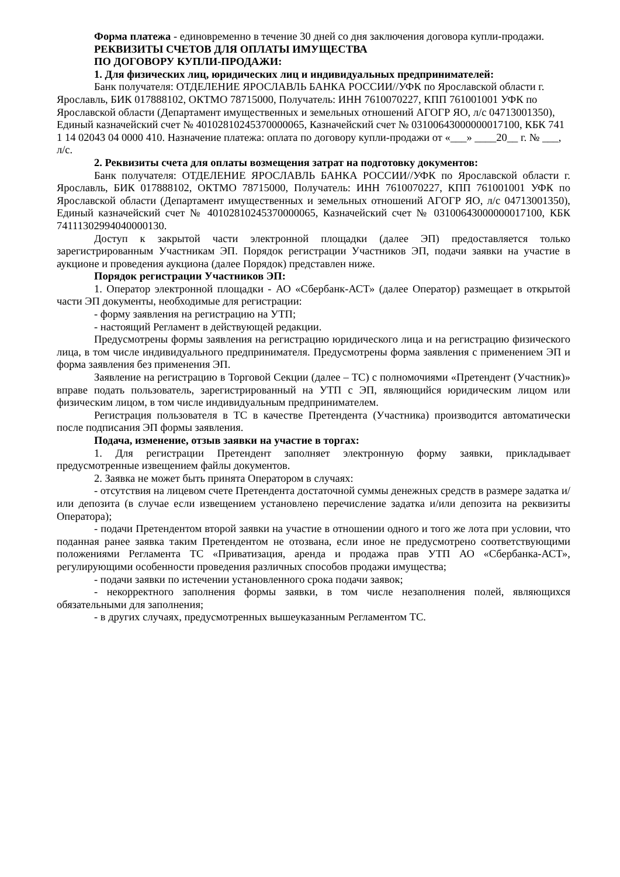Форма платежа - единовременно в течение 30 дней со дня заключения договора купли-продажи.
РЕКВИЗИТЫ СЧЕТОВ ДЛЯ ОПЛАТЫ ИМУЩЕСТВА
ПО ДОГОВОРУ КУПЛИ-ПРОДАЖИ:
1. Для физических лиц, юридических лиц и индивидуальных предпринимателей:
Банк получателя: ОТДЕЛЕНИЕ ЯРОСЛАВЛЬ БАНКА РОССИИ//УФК по Ярославской области г. Ярославль, БИК 017888102, ОКТМО 78715000, Получатель: ИНН 7610070227, КПП 761001001 УФК по Ярославской области (Департамент имущественных и земельных отношений АГОГР ЯО, л/с 04713001350), Единый казначейский счет № 40102810245370000065, Казначейский счет № 03100643000000017100, КБК 741 1 14 02043 04 0000 410. Назначение платежа: оплата по договору купли-продажи от «___» ____20__ г. № ___, л/с.
2. Реквизиты счета для оплаты возмещения затрат на подготовку документов:
Банк получателя: ОТДЕЛЕНИЕ ЯРОСЛАВЛЬ БАНКА РОССИИ//УФК по Ярославской области г. Ярославль, БИК 017888102, ОКТМО 78715000, Получатель: ИНН 7610070227, КПП 761001001 УФК по Ярославской области (Департамент имущественных и земельных отношений АГОГР ЯО, л/с 04713001350), Единый казначейский счет № 40102810245370000065, Казначейский счет № 03100643000000017100, КБК 74111302994040000130.
Доступ к закрытой части электронной площадки (далее ЭП) предоставляется только зарегистрированным Участникам ЭП. Порядок регистрации Участников ЭП, подачи заявки на участие в аукционе и проведения аукциона (далее Порядок) представлен ниже.
Порядок регистрации Участников ЭП:
1. Оператор электронной площадки - АО «Сбербанк-АСТ» (далее Оператор) размещает в открытой части ЭП документы, необходимые для регистрации:
- форму заявления на регистрацию на УТП;
- настоящий Регламент в действующей редакции.
Предусмотрены формы заявления на регистрацию юридического лица и на регистрацию физического лица, в том числе индивидуального предпринимателя. Предусмотрены форма заявления с применением ЭП и форма заявления без применения ЭП.
Заявление на регистрацию в Торговой Секции (далее – ТС) с полномочиями «Претендент (Участник)» вправе подать пользователь, зарегистрированный на УТП с ЭП, являющийся юридическим лицом или физическим лицом, в том числе индивидуальным предпринимателем.
Регистрация пользователя в ТС в качестве Претендента (Участника) производится автоматически после подписания ЭП формы заявления.
Подача, изменение, отзыв заявки на участие в торгах:
1. Для регистрации Претендент заполняет электронную форму заявки, прикладывает предусмотренные извещением файлы документов.
2. Заявка не может быть принята Оператором в случаях:
- отсутствия на лицевом счете Претендента достаточной суммы денежных средств в размере задатка и/или депозита (в случае если извещением установлено перечисление задатка и/или депозита на реквизиты Оператора);
- подачи Претендентом второй заявки на участие в отношении одного и того же лота при условии, что поданная ранее заявка таким Претендентом не отозвана, если иное не предусмотрено соответствующими положениями Регламента ТС «Приватизация, аренда и продажа прав УТП АО «Сбербанка-АСТ», регулирующими особенности проведения различных способов продажи имущества;
- подачи заявки по истечении установленного срока подачи заявок;
- некорректного заполнения формы заявки, в том числе незаполнения полей, являющихся обязательными для заполнения;
- в других случаях, предусмотренных вышеуказанным Регламентом ТС.